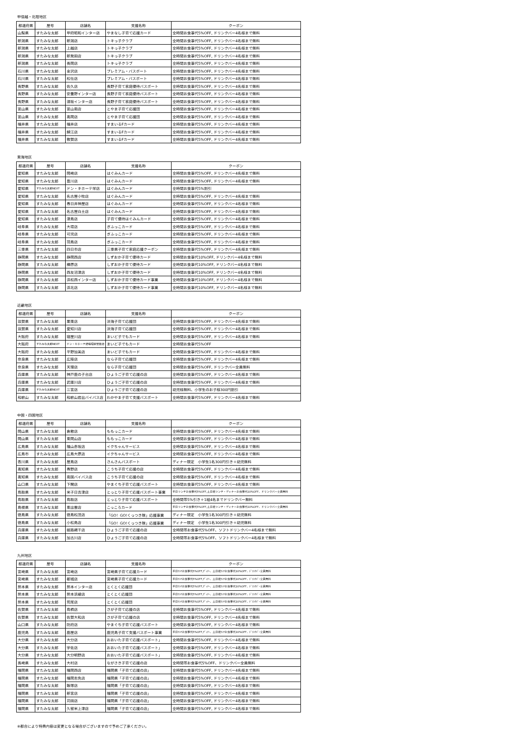甲信越・北陸地区
| 都道府県 | 屋号 | 店舗名 | 支援名称 | クーポン |
| --- | --- | --- | --- | --- |
| 山梨県 | すたみな太郎 | 甲府昭和インター店 | やまなし子育て応援カード | 全時間お食事代5%OFF, ドリンクバー4名様まで無料 |
| 新潟県 | すたみな太郎 | 新潟店 | トキっ子クラブ | 全時間お食事代5%OFF, ドリンクバー4名様まで無料 |
| 新潟県 | すたみな太郎 | 上越店 | トキっ子クラブ | 全時間お食事代5%OFF, ドリンクバー4名様まで無料 |
| 新潟県 | すたみな太郎 | 新発田店 | トキっ子クラブ | 全時間お食事代5%OFF, ドリンクバー4名様まで無料 |
| 新潟県 | すたみな太郎 | 長岡店 | トキっ子クラブ | 全時間お食事代5%OFF, ドリンクバー4名様まで無料 |
| 石川県 | すたみな太郎 | 金沢店 | プレミアム・パスポート | 全時間お食事代5%OFF, ドリンクバー4名様まで無料 |
| 石川県 | すたみな太郎 | 松任店 | プレミアム・パスポート | 全時間お食事代5%OFF, ドリンクバー4名様まで無料 |
| 長野県 | すたみな太郎 | 佐久店 | 長野子育て家庭優待パスポート | 全時間お食事代5%OFF, ドリンクバー4名様まで無料 |
| 長野県 | すたみな太郎 | 安曇野インター店 | 長野子育て家庭優待パスポート | 全時間お食事代5%OFF, ドリンクバー4名様まで無料 |
| 長野県 | すたみな太郎 | 須坂インター店 | 長野子育て家庭優待パスポート | 全時間お食事代5%OFF, ドリンクバー4名様まで無料 |
| 富山県 | すたみな太郎 | 富山南店 | とやま子育て応援団 | 全時間お食事代5%OFF, ドリンクバー4名様まで無料 |
| 富山県 | すたみな太郎 | 高岡店 | とやま子育て応援団 | 全時間お食事代5%OFF, ドリンクバー4名様まで無料 |
| 福井県 | すたみな太郎 | 福井店 | すまいるFカード | 全時間お食事代5%OFF, ドリンクバー4名様まで無料 |
| 福井県 | すたみな太郎 | 鯖江店 | すまいるFカード | 全時間お食事代5%OFF, ドリンクバー4名様まで無料 |
| 福井県 | すたみな太郎 | 敦賀店 | すまいるFカード | 全時間お食事代5%OFF, ドリンクバー4名様まで無料 |
東海地区
| 都道府県 | 屋号 | 店舗名 | 支援名称 | クーポン |
| --- | --- | --- | --- | --- |
| 愛知県 | すたみな太郎 | 岡崎店 | はぐみんカード | 全時間お食事代5%OFF, ドリンクバー4名様まで無料 |
| 愛知県 | すたみな太郎 | 豊川店 | はぐみんカード | 全時間お食事代5%OFF, ドリンクバー4名様まで無料 |
| 愛知県 | すたみな太郎NEXT | ドン・キホーテ栄店 | はぐみんカード | 全時間お食事代5%割引 |
| 愛知県 | すたみな太郎 | 名古屋小牧店 | はぐみんカード | 全時間お食事代5%OFF, ドリンクバー4名様まで無料 |
| 愛知県 | すたみな太郎 | 春日井神屋店 | はぐみんカード | 全時間お食事代5%OFF, ドリンクバー4名様まで無料 |
| 愛知県 | すたみな太郎 | 名古屋白土店 | はぐみんカード | 全時間お食事代5%OFF, ドリンクバー4名様まで無料 |
| 愛知県 | すたみな太郎 | 津島店 | 子育て優待はぐみんカード | 全時間お食事代5%OFF, ドリンクバー4名様まで無料 |
| 岐阜県 | すたみな太郎 | 大垣店 | ぎふっこカード | 全時間お食事代5%OFF, ドリンクバー4名様まで無料 |
| 岐阜県 | すたみな太郎 | 可児店 | ぎふっこカード | 全時間お食事代5%OFF, ドリンクバー4名様まで無料 |
| 岐阜県 | すたみな太郎 | 羽島店 | ぎふっこカード | 全時間お食事代5%OFF, ドリンクバー4名様まで無料 |
| 三重県 | すたみな太郎 | 四日市店 | 三重県子育て家庭応援クーポン | 全時間お食事代5%OFF, ドリンクバー4名様まで無料 |
| 静岡県 | すたみな太郎 | 静岡西店 | しずおか子育て優待カード | 全時間お食事代10%OFF, ドリンクバー4名様まで無料 |
| 静岡県 | すたみな太郎 | 榛原店 | しずおか子育て優待カード | 全時間お食事代10%OFF, ドリンクバー4名様まで無料 |
| 静岡県 | すたみな太郎 | 西友沼津店 | しずおか子育て優待カード | 全時間お食事代10%OFF, ドリンクバー4名様まで無料 |
| 静岡県 | すたみな太郎 | 浜松西インター店 | しずおか子育て優待カード事業 | 全時間お食事代10%OFF, ドリンクバー4名様まで無料 |
| 静岡県 | すたみな太郎 | 浜北店 | しずおか子育て優待カード事業 | 全時間お食事代10%OFF, ドリンクバー4名様まで無料 |
近畿地区
| 都道府県 | 屋号 | 店舗名 | 支援名称 | クーポン |
| --- | --- | --- | --- | --- |
| 滋賀県 | すたみな太郎 | 栗東店 | 淡海子育て応援団 | 全時間お食事代5%OFF, ドリンクバー4名様まで無料 |
| 滋賀県 | すたみな太郎 | 愛知川店 | 淡海子育て応援団 | 全時間お食事代5%OFF, ドリンクバー4名様まで無料 |
| 大阪府 | すたみな太郎 | 寝屋川店 | まいど子でもカード | 全時間お食事代5%OFF, ドリンクバー4名様まで無料 |
| 大阪府 | すたみな太郎NEXT | ドン・キホーテ道頓堀御堂筋店 | まいど子でもカード | 全時間お食事代5%OFF |
| 大阪府 | すたみな太郎 | 平野加美店 | まいど子でもカード | 全時間お食事代5%OFF, ドリンクバー4名様まで無料 |
| 奈良県 | すたみな太郎 | 広陵店 | なら子育て応援団 | 全時間お食事代5%OFF, ドリンクバー4名様まで無料 |
| 奈良県 | すたみな太郎 | 天理店 | なら子育て応援団 | 全時間お食事代5%OFF, ドリンクバー全員無料 |
| 兵庫県 | すたみな太郎 | 神戸鹿の子台店 | ひょうご子育て応援の店 | 全時間お食事代5%OFF, ドリンクバー4名様まで無料 |
| 兵庫県 | すたみな太郎 | 武庫川店 | ひょうご子育て応援の店 | 全時間お食事代5%OFF, ドリンクバー4名様まで無料 |
| 兵庫県 | すたみな太郎NEXT | 三宮店 | ひょうご子育て応援の店 | 幼児様無料、小学生のお子様300円割引 |
| 和歌山 | すたみな太郎 | 和歌山岩出バイパス店 | わかやま子育て支援パスポート | 全時間お食事代5%OFF, ドリンクバー4名様まで無料 |
中国・四国地区
| 都道府県 | 屋号 | 店舗名 | 支援名称 | クーポン |
| --- | --- | --- | --- | --- |
| 岡山県 | すたみな太郎 | 倉敷店 | ももっこカード | 全時間お食事代5%OFF, ドリンクバー4名様まで無料 |
| 岡山県 | すたみな太郎 | 東岡山店 | ももっこカード | 全時間お食事代5%OFF, ドリンクバー4名様まで無料 |
| 広島県 | すたみな太郎 | 福山赤坂店 | イクちゃんサービス | 全時間お食事代5%OFF, ドリンクバー4名様まで無料 |
| 広島市 | すたみな太郎 | 広島大原店 | イクちゃんサービス | 全時間お食事代5%OFF, ドリンクバー4名様まで無料 |
| 香川県 | すたみな太郎 | 屋島店 | さんさんパスポート | ディナー限定 小学生1名300円引き＋幼児無料 |
| 高知県 | すたみな太郎 | 春野店 | こうち子育て応援の店 | 全時間お食事代5%OFF, ドリンクバー4名様まで無料 |
| 高知県 | すたみな太郎 | 南国バイパス店 | こうち子育て応援の店 | 全時間お食事代5%OFF, ドリンクバー4名様まで無料 |
| 山口県 | すたみな太郎 | 下関店 | やまぐち子育て応援パスポート | 全時間お食事代5%OFF, ドリンクバー4名様まで無料 |
| 鳥取県 | すたみな太郎 | 米子日吉津店 | とっとり子育て応援パスポート事業 | 平日ランチお食事代5%OFF,土日祝ランチ・ディナーお食事代10%OFF、ドリンクバー全員無料 |
| 鳥取県 | すたみな太郎 | 鳥取店 | とっとり子育て応援パスポート | 全時間帯5%引き＋1組4名までドリンクバー無料 |
| 島根県 | すたみな太郎 | 東出雲店 | こっころカード | 平日ランチお食事代5%OFF,土日祝ランチ・ディナーお食事代10%OFF、ドリンクバー全員無料 |
| 徳島県 | すたみな太郎 | 徳島松茂店 | 「GO！GO!くっつき隊」応援事業 | ディナー限定 小学生1名300円引き＋幼児無料 |
| 徳島県 | すたみな太郎 | 小松島店 | 「GO！GO!くっつき隊」応援事業 | ディナー限定 小学生1名300円引き＋幼児無料 |
| 兵庫県 | すたみな太郎 | 姫路網干店 | ひょうご子育て応援の店 | 全時間帯お食事代5%OFF、ソフトドリンクバー4名様まで無料 |
| 兵庫県 | すたみな太郎 | 加古川店 | ひょうご子育て応援の店 | 全時間帯お食事代5%OFF、ソフトドリンクバー4名様まで無料 |
九州地区
| 都道府県 | 屋号 | 店舗名 | 支援名称 | クーポン |
| --- | --- | --- | --- | --- |
| 宮崎県 | すたみな太郎 | 宮崎店 | 宮崎県子育て応援カード | 平日ﾗﾝﾁお食事代5%OFF,ﾃﾞｨﾅｰ、土日祝ﾗﾝﾁお食事代10%OFF、ﾄﾞﾘﾝｸﾊﾞｰ全員無料 |
| 宮崎県 | すたみな太郎 | 都城店 | 宮崎県子育て応援カード | 平日ﾗﾝﾁお食事代5%OFF,ﾃﾞｨﾅｰ、土日祝ﾗﾝﾁお食事代10%OFF、ﾄﾞﾘﾝｸﾊﾞｰ全員無料 |
| 熊本県 | すたみな太郎 | 熊本インター店 | とくとく応援団 | 平日ﾗﾝﾁお食事代5%OFF,ﾃﾞｨﾅｰ、土日祝ﾗﾝﾁお食事代10%OFF、ﾄﾞﾘﾝｸﾊﾞｰ全員無料 |
| 熊本県 | すたみな太郎 | 熊本浜線店 | とくとく応援団 | 平日ﾗﾝﾁお食事代5%OFF,ﾃﾞｨﾅｰ、土日祝ﾗﾝﾁお食事代10%OFF、ﾄﾞﾘﾝｸﾊﾞｰ全員無料 |
| 熊本県 | すたみな太郎 | 荒尾店 | とくとく応援団 | 平日ﾗﾝﾁお食事代5%OFF,ﾃﾞｨﾅｰ、土日祝ﾗﾝﾁお食事代10%OFF、ﾄﾞﾘﾝｸﾊﾞｰ全員無料 |
| 佐賀県 | すたみな太郎 | 鳥栖店 | さが子育て応援の店 | 全時間お食事代5%OFF, ドリンクバー4名様まで無料 |
| 佐賀県 | すたみな太郎 | 佐賀大和店 | さが子育て応援の店 | 全時間お食事代5%OFF, ドリンクバー4名様まで無料 |
| 山口県 | すたみな太郎 | 防府店 | やまぐち子育て応援パスポート | 全時間お食事代5%OFF, ドリンクバー4名様まで無料 |
| 鹿児島 | すたみな太郎 | 鹿屋店 | 鹿児島子育て支援パスポート事業 | 平日ﾗﾝﾁお食事代5%OFF,ﾃﾞｨﾅｰ、土日祝ﾗﾝﾁお食事代10%OFF、ﾄﾞﾘﾝｸﾊﾞｰ全員無料 |
| 大分県 | すたみな太郎 | 大分店 | おおいた子育て応援パスポート」 | 全時間お食事代5%OFF, ドリンクバー4名様まで無料 |
| 大分県 | すたみな太郎 | 宇佐店 | おおいた子育て応援パスポート」 | 全時間お食事代5%OFF, ドリンクバー4名様まで無料 |
| 大分県 | すたみな太郎 | 大分明野店 | おおいた子育て応援パスポート」 | 全時間お食事代5%OFF, ドリンクバー4名様まで無料 |
| 長崎県 | すたみな太郎 | 大村店 | ながさき子育て応援の店 | 全時間帯お食事代5%OFF、ドリンクバー全員無料 |
| 福岡県 | すたみな太郎 | 福岡西店 | 福岡県「子育て応援の店」 | 全時間お食事代5%OFF, ドリンクバー4名様まで無料 |
| 福岡県 | すたみな太郎 | 福岡志免店 | 福岡県「子育て応援の店」 | 全時間お食事代5%OFF, ドリンクバー4名様まで無料 |
| 福岡県 | すたみな太郎 | 飯塚店 | 福岡県「子育て応援の店」 | 全時間お食事代5%OFF, ドリンクバー4名様まで無料 |
| 福岡県 | すたみな太郎 | 新宮店 | 福岡県「子育て応援の店」 | 全時間お食事代5%OFF, ドリンクバー4名様まで無料 |
| 福岡県 | すたみな太郎 | 苅田店 | 福岡県「子育て応援の店」 | 全時間お食事代5%OFF, ドリンクバー4名様まで無料 |
| 福岡県 | すたみな太郎 | 久留米上津店 | 福岡県「子育て応援の店」 | 全時間お食事代5%OFF, ドリンクバー4名様まで無料 |
※都合により特典内容は変更となる場合がございますので予めご了承ください。